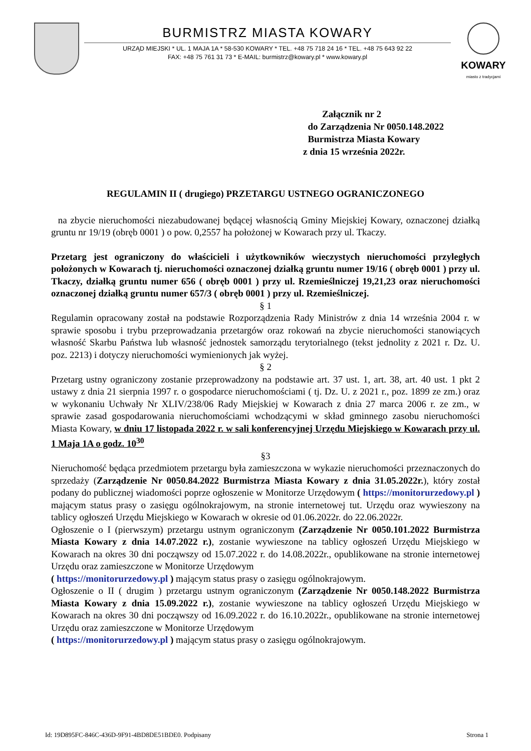BURMISTRZ MIASTA KOWARY
URZĄD MIEJSKI * UL. 1 MAJA 1A * 58-530 KOWARY * TEL. +48 75 718 24 16 * TEL. +48 75 643 92 22
FAX: +48 75 761 31 73 * E-MAIL: burmistrz@kowary.pl * www.kowary.pl
KOWARY
miasto z tradycjami
Załącznik nr 2
do Zarządzenia Nr 0050.148.2022
Burmistrza Miasta Kowary
z dnia 15 września 2022r.
REGULAMIN II ( drugiego) PRZETARGU USTNEGO OGRANICZONEGO
na zbycie nieruchomości niezabudowanej będącej własnością Gminy Miejskiej Kowary, oznaczonej działką gruntu nr 19/19 (obręb 0001 ) o pow. 0,2557 ha położonej w Kowarach przy ul. Tkaczy.
Przetarg jest ograniczony do właścicieli i użytkowników wieczystych nieruchomości przyległych położonych w Kowarach tj. nieruchomości oznaczonej działką gruntu numer 19/16 ( obręb 0001 ) przy ul. Tkaczy, działką gruntu numer 656 ( obręb 0001 ) przy ul. Rzemieślniczej 19,21,23 oraz nieruchomości oznaczonej działką gruntu numer 657/3 ( obręb 0001 ) przy ul. Rzemieślniczej.
§ 1
Regulamin opracowany został na podstawie Rozporządzenia Rady Ministrów z dnia 14 września 2004 r. w sprawie sposobu i trybu przeprowadzania przetargów oraz rokowań na zbycie nieruchomości stanowiących własność Skarbu Państwa lub własność jednostek samorządu terytorialnego (tekst jednolity z 2021 r. Dz. U. poz. 2213) i dotyczy nieruchomości wymienionych jak wyżej.
§ 2
Przetarg ustny ograniczony zostanie przeprowadzony na podstawie art. 37 ust. 1, art. 38, art. 40 ust. 1 pkt 2 ustawy z dnia 21 sierpnia 1997 r. o gospodarce nieruchomościami ( tj. Dz. U. z 2021 r., poz. 1899 ze zm.) oraz w wykonaniu Uchwały Nr XLIV/238/06 Rady Miejskiej w Kowarach z dnia 27 marca 2006 r. ze zm., w sprawie zasad gospodarowania nieruchomościami wchodzącymi w skład gminnego zasobu nieruchomości Miasta Kowary, w dniu 17 listopada 2022 r. w sali konferencyjnej Urzędu Miejskiego w Kowarach przy ul. 1 Maja 1A o godz. 10<sup>30</sup>
§3
Nieruchomość będąca przedmiotem przetargu była zamieszczona w wykazie nieruchomości przeznaczonych do sprzedaży (Zarządzenie Nr 0050.84.2022 Burmistrza Miasta Kowary z dnia 31.05.2022r.), który został podany do publicznej wiadomości poprze ogłoszenie w Monitorze Urzędowym ( https://monitorurzedowy.pl ) mającym status prasy o zasięgu ogólnokrajowym, na stronie internetowej tut. Urzędu oraz wywieszony na tablicy ogłoszeń Urzędu Miejskiego w Kowarach w okresie od 01.06.2022r. do 22.06.2022r.
Ogłoszenie o I (pierwszym) przetargu ustnym ograniczonym (Zarządzenie Nr 0050.101.2022 Burmistrza Miasta Kowary z dnia 14.07.2022 r.), zostanie wywieszone na tablicy ogłoszeń Urzędu Miejskiego w Kowarach na okres 30 dni począwszy od 15.07.2022 r. do 14.08.2022r., opublikowane na stronie internetowej Urzędu oraz zamieszczone w Monitorze Urzędowym
( https://monitorurzedowy.pl ) mającym status prasy o zasięgu ogólnokrajowym.
Ogłoszenie o II ( drugim ) przetargu ustnym ograniczonym (Zarządzenie Nr 0050.148.2022 Burmistrza Miasta Kowary z dnia 15.09.2022 r.), zostanie wywieszone na tablicy ogłoszeń Urzędu Miejskiego w Kowarach na okres 30 dni począwszy od 16.09.2022 r. do 16.10.2022r., opublikowane na stronie internetowej Urzędu oraz zamieszczone w Monitorze Urzędowym
( https://monitorurzedowy.pl ) mającym status prasy o zasięgu ogólnokrajowym.
Id: 19D895FC-846C-436D-9F91-4BD8DE51BDE0. Podpisany Strona 1